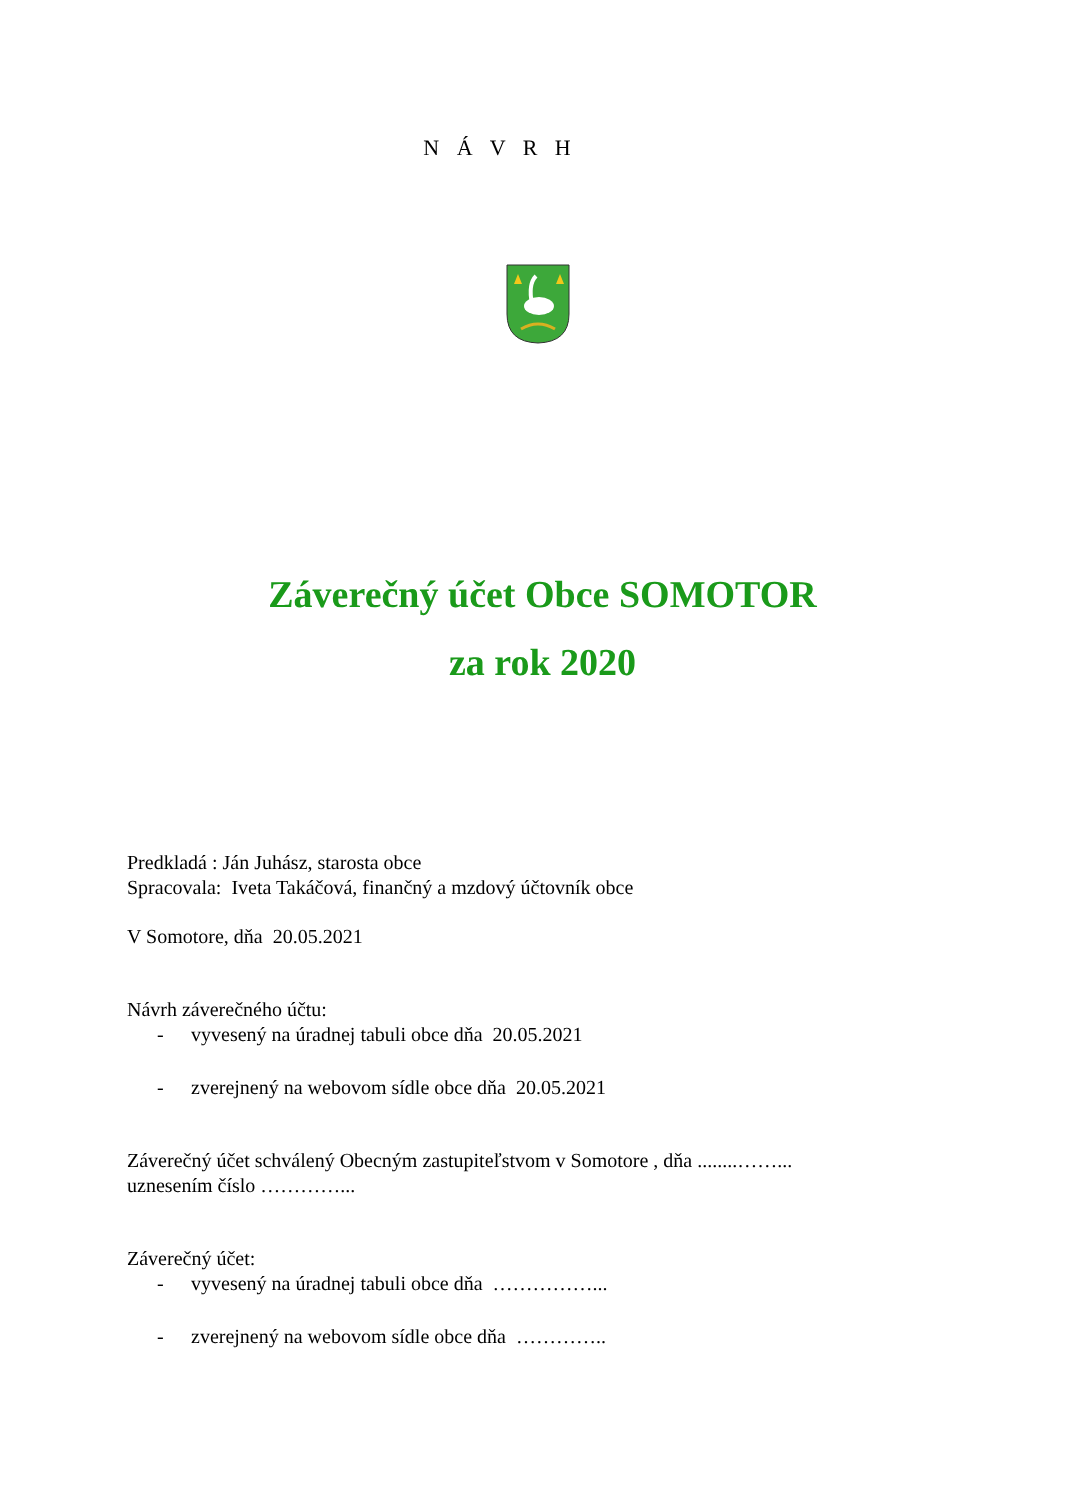N Á V R H
Záverečný účet Obce SOMOTOR
za rok 2020
Predkladá : Ján Juhász, starosta obce
Spracovala: Iveta Takáčová, finančný a mzdový účtovník obce
V Somotore, dňa 20.05.2021
Návrh záverečného účtu:
- vyvesený na úradnej tabuli obce dňa 20.05.2021
- zverejnený na webovom sídle obce dňa 20.05.2021
Záverečný účet schválený Obecným zastupiteľstvom v Somotore , dňa ........……...
uznesením číslo …………...
Záverečný účet:
- vyvesený na úradnej tabuli obce dňa ……………...
- zverejnený na webovom sídle obce dňa …………..